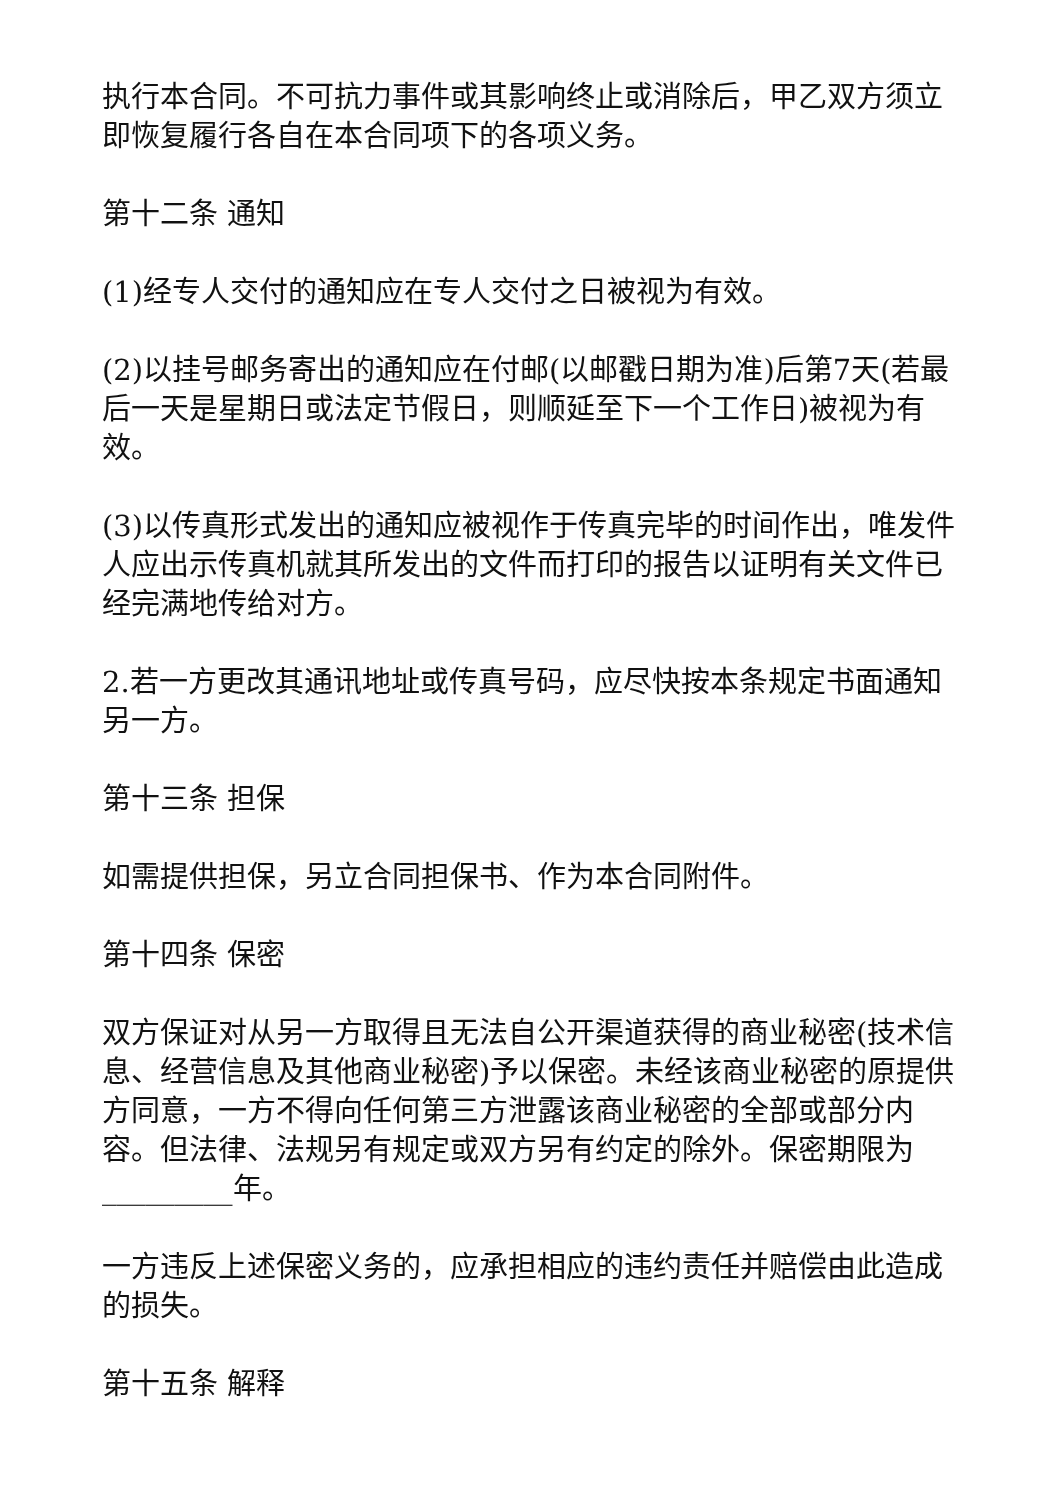执行本合同。不可抗力事件或其影响终止或消除后，甲乙双方须立即恢复履行各自在本合同项下的各项义务。
第十二条 通知
(1)经专人交付的通知应在专人交付之日被视为有效。
(2)以挂号邮务寄出的通知应在付邮(以邮戳日期为准)后第7天(若最后一天是星期日或法定节假日，则顺延至下一个工作日)被视为有效。
(3)以传真形式发出的通知应被视作于传真完毕的时间作出，唯发件人应出示传真机就其所发出的文件而打印的报告以证明有关文件已经完满地传给对方。
2.若一方更改其通讯地址或传真号码，应尽快按本条规定书面通知另一方。
第十三条 担保
如需提供担保，另立合同担保书、作为本合同附件。
第十四条 保密
双方保证对从另一方取得且无法自公开渠道获得的商业秘密(技术信息、经营信息及其他商业秘密)予以保密。未经该商业秘密的原提供方同意，一方不得向任何第三方泄露该商业秘密的全部或部分内容。但法律、法规另有规定或双方另有约定的除外。保密期限为_________年。
一方违反上述保密义务的，应承担相应的违约责任并赔偿由此造成的损失。
第十五条 解释